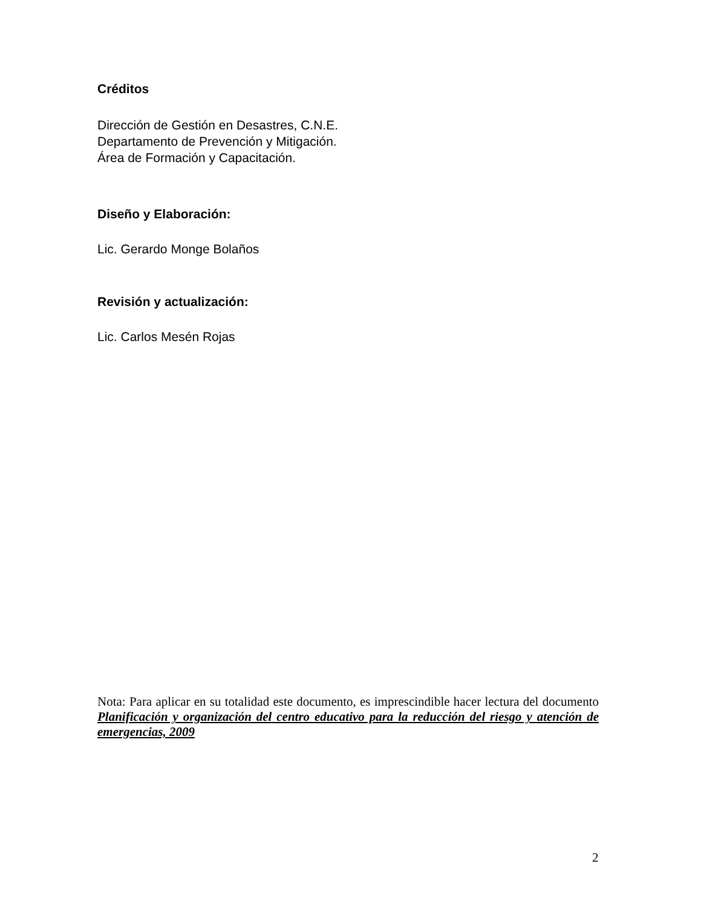Créditos
Dirección de Gestión en Desastres, C.N.E.
Departamento de Prevención y Mitigación.
Área de Formación y Capacitación.
Diseño y Elaboración:
Lic. Gerardo Monge Bolaños
Revisión y actualización:
Lic. Carlos Mesén Rojas
Nota: Para aplicar en su totalidad este documento, es imprescindible hacer lectura del documento Planificación y organización del centro educativo para la reducción del riesgo y atención de emergencias, 2009
2